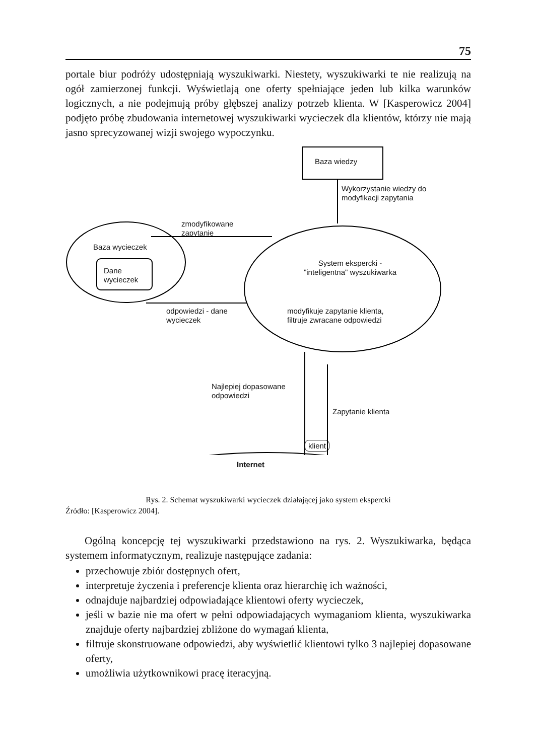75
portale biur podróży udostępniają wyszukiwarki. Niestety, wyszukiwarki te nie realizują na ogół zamierzonej funkcji. Wyświetlają one oferty spełniające jeden lub kilka warunków logicznych, a nie podejmują próby głębszej analizy potrzeb klienta. W [Kasperowicz 2004] podjęto próbę zbudowania internetowej wyszukiwarki wycieczek dla klientów, którzy nie mają jasno sprecyzowanej wizji swojego wypoczynku.
Baza wiedzy
Wykorzystanie wiedzy do
modyfikacji zapytania
zmodyfikowane
zapytanie
Baza wycieczek
Dane
wycieczek
System ekspercki -
"inteligentna" wyszukiwarka
modyfikuje zapytanie klienta,
filtruje zwracane odpowiedzi
odpowiedzi - dane
wycieczek
Najlepiej dopasowane
odpowiedzi
Zapytanie klienta
klient
Internet
Rys. 2. Schemat wyszukiwarki wycieczek działającej jako system ekspercki
Źródło: [Kasperowicz 2004].
Ogólną koncepcję tej wyszukiwarki przedstawiono na rys. 2. Wyszukiwarka, będąca systemem informatycznym, realizuje następujące zadania:
przechowuje zbiór dostępnych ofert,
interpretuje życzenia i preferencje klienta oraz hierarchię ich ważności,
odnajduje najbardziej odpowiadające klientowi oferty wycieczek,
jeśli w bazie nie ma ofert w pełni odpowiadających wymaganiom klienta, wyszukiwarka znajduje oferty najbardziej zbliżone do wymagań klienta,
filtruje skonstruowane odpowiedzi, aby wyświetlić klientowi tylko 3 najlepiej dopasowane oferty,
umożliwia użytkownikowi pracę iteracyjną.